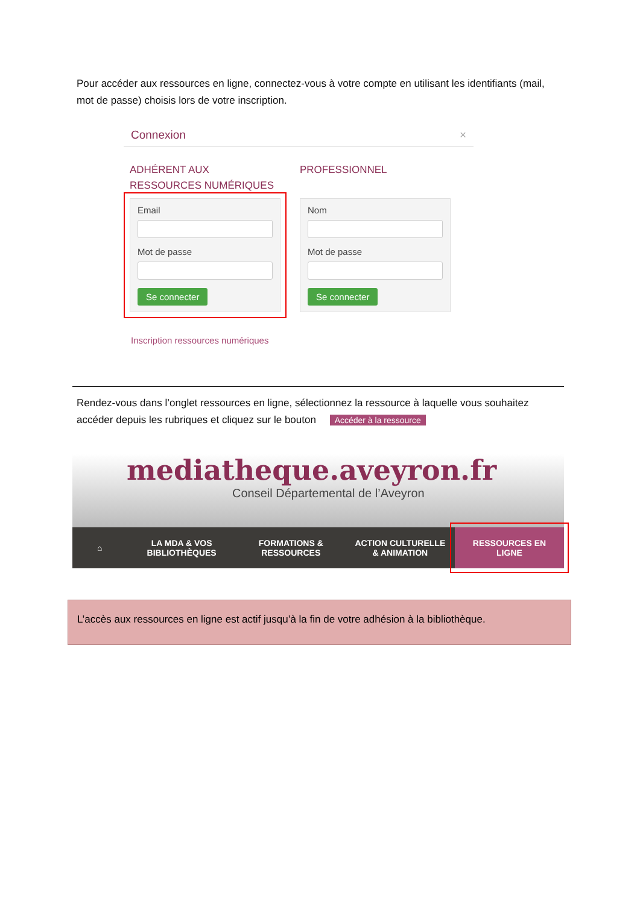Pour accéder aux ressources en ligne, connectez-vous à votre compte en utilisant les identifiants (mail, mot de passe) choisis lors de votre inscription.
Connexion ×
ADHÉRENT AUX RESSOURCES NUMÉRIQUES
Email
Mot de passe
Se connecter
PROFESSIONNEL
Nom
Mot de passe
Se connecter
Inscription ressources numériques
Rendez-vous dans l’onglet ressources en ligne, sélectionnez la ressource à laquelle vous souhaitez accéder depuis les rubriques et cliquez sur le bouton Accéder à la ressource
mediatheque.aveyron.fr
Conseil Départemental de l’Aveyron
⌂
LA MDA & VOS
BIBLIOTHÈQUES
FORMATIONS &
RESSOURCES
ACTION CULTURELLE
& ANIMATION
RESSOURCES EN
LIGNE
L’accès aux ressources en ligne est actif jusqu’à la fin de votre adhésion à la bibliothèque.